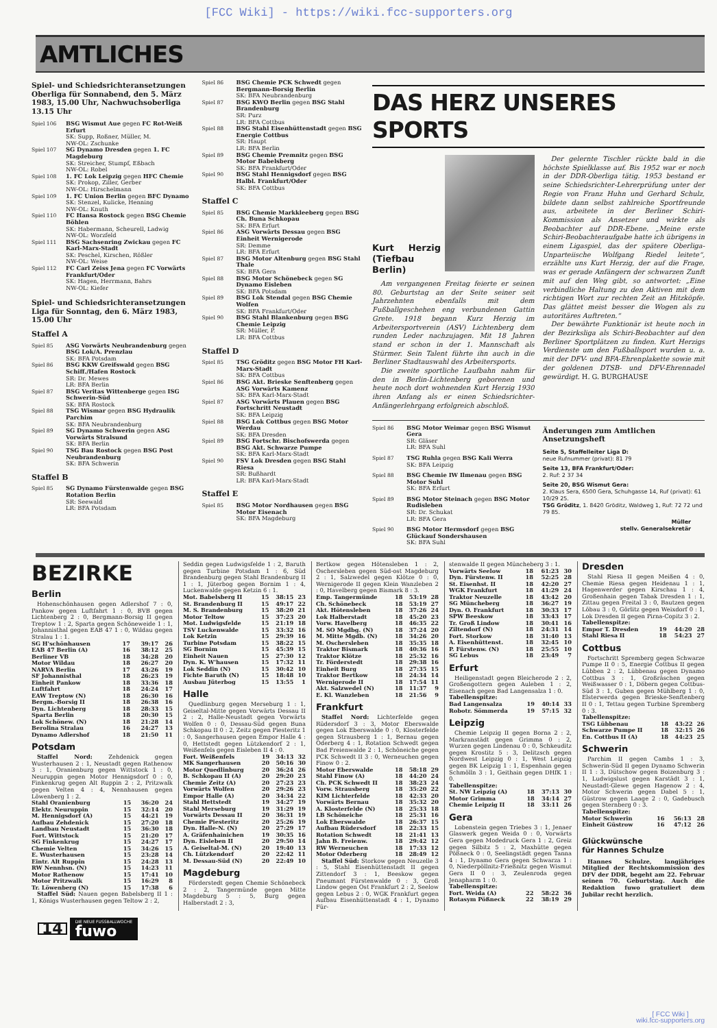[FCC Wiki] - https://wiki.fcc-supporters.org
AMTLICHES
Spiel- und Schiedsrichteransetzungen Oberliga für Sonnabend, den 5. März 1983, 15.00 Uhr, Nachwuchsoberliga 13.15 Uhr
Spiel 106 BSG Wismut Aue gegen FC Rot-Weiß Erfurt
SK: Supp, Roßner, Müller, M.
NW-OL: Zschunke
Spiel 107 SG Dynamo Dresden gegen 1. FC Magdeburg
SK: Streicher, Stumpf, Eßbach
NW-OL: Robel
Spiel 108 1. FC Lok Leipzig gegen HFC Chemie
SK: Prokop, Ziller, Gerber
NW-OL: Hirschelmann
Spiel 109 1. FC Union Berlin gegen BFC Dynamo
SK: Stenzel, Kulicke, Henning
NW-OL: Knuth
Spiel 110 FC Hansa Rostock gegen BSG Chemie Böhlen
SK: Habermann, Scheurell, Ladwig
NW-OL: Worzfeld
Spiel 111 BSG Sachsenring Zwickau gegen FC Karl-Marx-Stadt
SK: Peschel, Kirschen, Rößler
NW-OL: Weise
Spiel 112 FC Carl Zeiss Jena gegen FC Vorwärts Frankfurt/Oder
SK: Hagen, Herrmann, Bahrs
NW-OL: Kiefer
Spiel- und Schiedsrichteransetzungen Liga für Sonntag, den 6. März 1983, 15.00 Uhr
Staffel A
Spiel 85 ASG Vorwärts Neubrandenburg gegen BSG Lok/A. Prenzlau
SK: BFA Potsdam
Spiel 86 BSG KKW Greifswald gegen BSG Schiff./Hafen Rostock
SR: Dr. Mewes
LR: BFA Berlin
Spiel 87 BSG Veritas Wittenberge gegen ISG Schwerin-Süd
SK: BFA Rostock
Spiel 88 TSG Wismar gegen BSG Hydraulik Parchim
SK: BFA Neubrandenburg
Spiel 89 SG Dynamo Schwerin gegen ASG Vorwärts Stralsund
SK: BFA Berlin
Spiel 90 TSG Bau Rostock gegen BSG Post Neubrandenburg
SK: BFA Schwerin
Staffel B
Spiel 85 SG Dynamo Fürstenwalde gegen BSG Rotation Berlin
SR: Seewald
LR: BFA Potsdam
Spiel 86 BSG Chemie PCK Schwedt gegen Bergmann-Borsig Berlin
SK: BFA Neubrandenburg
Spiel 87 BSG KWO Berlin gegen BSG Stahl Brandenburg
SR: Purz
LR: BFA Cottbus
Spiel 88 BSG Stahl Eisenhüttenstadt gegen BSG Energie Cottbus
SR: Haupt
LR: BFA Berlin
Spiel 89 BSG Chemie Premnitz gegen BSG Motor Babelsberg
SK: BFA Frankfurt/Oder
Spiel 90 BSG Stahl Hennigsdorf gegen BSG Halbl. Frankfurt/Oder
SK: BFA Cottbus
Staffel C
Spiel 85 BSG Chemie Markkleeberg gegen BSG Ch. Buna Schkopau
SK: BFA Erfurt
Spiel 86 ASG Vorwärts Dessau gegen BSG Einheit Wernigerode
SR: Demme
LR: BFA Erfurt
Spiel 87 BSG Motor Altenburg gegen BSG Stahl Thale
SK: BFA Gera
Spiel 88 BSG Motor Schönebeck gegen SG Dynamo Eisleben
SK: BFA Potsdam
Spiel 89 BSG Lok Stendal gegen BSG Chemie Wolfen
SK: BFA Frankfurt/Oder
Spiel 90 BSG Stahl Blankenburg gegen BSG Chemie Leipzig
SR: Müller, P.
LR: BFA Cottbus
Staffel D
Spiel 85 TSG Gröditz gegen BSG Motor FH Karl-Marx-Stadt
SK: BFA Cottbus
Spiel 86 BSG Akt. Brieske Senftenberg gegen ASG Vorwärts Kamenz
SK: BFA Karl-Marx-Stadt
Spiel 87 ASG Vorwärts Plauen gegen BSG Fortschritt Neustadt
SK: BFA Leipzig
Spiel 88 BSG Lok Cottbus gegen BSG Motor Werdau
SK: BFA Dresden
Spiel 89 BSG Fortschr. Bischofswerda gegen BSG Akt. Schwarze Pumpe
SK: BFA Karl-Marx-Stadt
Spiel 90 FSV Lok Dresden gegen BSG Stahl Riesa
SR: Bußhardt
LR: BFA Karl-Marx-Stadt
Staffel E
Spiel 85 BSG Motor Nordhausen gegen BSG Motor Eisenach
SK: BFA Magdeburg
DAS HERZ UNSERES SPORTS
Kurt Herzig (Tiefbau Berlin)
Am vergangenen Freitag feierte er seinen 80. Geburtstag an der Seite seiner seit Jahrzehnten ebenfalls mit dem Fußballgeschehen eng verbundenen Gattin Grete. 1918 begann Kurz Herzig im Arbeitersportverein (ASV) Lichtenberg dem runden Leder nachzujagen. Mit 18 Jahren stand er schon in der 1. Mannschaft als Stürmer. Sein Talent führte ihn auch in die Berliner Stadtauswahl des Arbeitersports.
Die zweite sportliche Laufbahn nahm für den in Berlin-Lichtenberg geborenen und heute noch dort wohnenden Kurt Herzig 1930 ihren Anfang als er einen Schiedsrichter-Anfängerlehrgang erfolgreich abschloß.
Der gelernte Tischler rückte bald in die höchste Spielklasse auf. Bis 1952 war er noch in der DDR-Oberliga tätig. 1953 bestand er seine Schiedsrichter-Lehrerprüfung unter der Regie von Franz Huhn und Gerhard Schulz, bildete dann selbst zahlreiche Sportfreunde aus, arbeitete in der Berliner Schiri-Kommission als Ansetzer und wirkte als Beobachter auf DDR-Ebene. „Meine erste Schiri-Beobachteraufgabe hatte ich übrigens in einem Ligaspiel, das der spätere Oberliga-Unparteiische Wolfgang Riedel leitete“, erzählte uns Kurt Herzig, der auf die Frage, was er gerade Anfängern der schwarzen Zunft mit auf den Weg gibt, so antwortet: „Eine verbindliche Haltung zu den Aktiven mit dem richtigen Wort zur rechten Zeit an Hitzköpfe. Das glättet meist besser die Wogen als zu autoritäres Auftreten.“
Der bewährte Funktionär ist heute noch in der Bezirksliga als Schiri-Beobachter auf den Berliner Sportplätzen zu finden. Kurt Herzigs Verdienste um den Fußballsport wurden u. a. mit der DFV- und BFA-Ehrenplakette sowie mit der goldenen DTSB- und DFV-Ehrennadel gewürdigt. H. G. BURGHAUSE
Spiel 86 BSG Motor Weimar gegen BSG Wismut Gera
SR: Gläser
LR: BFA Suhl
Spiel 87 TSG Ruhla gegen BSG Kali Werra
SK: BFA Leipzig
Spiel 88 BSG Chemie IW Ilmenau gegen BSG Motor Suhl
SK: BFA Erfurt
Spiel 89 BSG Motor Steinach gegen BSG Motor Rudisleben
SR: Dr. Schukat
LR: BFA Gera
Spiel 90 BSG Motor Hermsdorf gegen BSG Glückauf Sondershausen
SK: BFA Suhl
Änderungen zum Amtlichen Ansetzungsheft
Seite 5, Staffelleiter Liga D:
neue Rufnummer (privat): 81 79
Seite 13, BFA Frankfurt/Oder:
2. Ruf: 2 37 34
Seite 20, BSG Wismut Gera:
2. Klaus Sera, 6500 Gera, Schuhgasse 14, Ruf (privat): 61 10/29 25.
TSG Gröditz, 1. 8420 Gröditz, Waldweg 1, Ruf: 72 72 und 79 85.
Müller
stellv. Generalsekretär
BEZIRKE
Berlin
Hohenschönhausen gegen Adlershof 7 : 0, Pankow gegen Luftfahrt 1 : 0, BVB gegen Lichtenberg 2 : 0, Bergmann-Borsig II gegen Treptow 1 : 2, Sparta gegen Schöneweide 1 : 1, Johannisthal gegen EAB 47 1 : 0, Wildau gegen Stralau 1 : 1.
| SG H'schönhausen | 17 | 39:17 | 26 |
| EAB 47 Berlin (A) | 16 | 38:12 | 25 |
| Berliner VB | 18 | 34:28 | 20 |
| Motor Wildau | 18 | 26:27 | 20 |
| NARVA Berlin | 17 | 43:26 | 19 |
| SF Johannisthal | 18 | 26:23 | 19 |
| Einheit Pankow | 18 | 33:36 | 18 |
| Luftfahrt | 18 | 24:24 | 17 |
| EAW Treptow (N) | 18 | 26:30 | 16 |
| Bergm.-Borsig II | 18 | 26:38 | 16 |
| Dyn. Lichtenberg | 18 | 28:33 | 15 |
| Sparta Berlin | 18 | 20:30 | 15 |
| Lok Schönew. (N) | 18 | 21:28 | 14 |
| Berolina Stralau | 16 | 24:27 | 13 |
| Dynamo Adlershof | 18 | 21:50 | 11 |
Potsdam
Staffel Nord: Zehdenick gegen Wusterhausen 2 : 1, Neustadt gegen Rathenow 3 : 1, Oranienburg gegen Wittstock 1 : 0, Neuruppin gegen Motor Hennigsdorf 0 : 0, Finkenkrug gegen Alt Ruppin 2 : 2, Pritzwalk gegen Velten 4 : 4, Nennhausen gegen Löwenberg 1 : 2.
| Stahl Oranienburg | 15 | 36:20 | 24 |
| Elektr. Neuruppin | 15 | 32:14 | 20 |
| M. Hennigsdorf (A) | 15 | 44:21 | 19 |
| Aufbau Zehdenick | 15 | 27:20 | 18 |
| Landbau Neustadt | 15 | 36:30 | 18 |
| Fort. Wittstock | 15 | 21:20 | 17 |
| SG Finkenkrug | 15 | 24:27 | 17 |
| Chemie Velten | 15 | 34:26 | 15 |
| E. Wusterhausen | 15 | 23:28 | 14 |
| Eintr. Alt Ruppin | 15 | 24:28 | 13 |
| RW Nennhsn. (N) | 15 | 14:23 | 11 |
| Motor Rathenow | 15 | 17:41 | 10 |
| Motor Pritzwalk | 15 | 16:29 | 8 |
| Tr. Löwenberg (N) | 15 | 17:38 | 6 |
Staffel Süd: Nauen gegen Babelsberg II 1 : 1, Königs Wusterhausen gegen Teltow 2 : 2,
Seddin gegen Ludwigsfelde 1 : 2, Baruth gegen Turbine Potsdam 1 : 6, Süd Brandenburg gegen Stahl Brandenburg II 1 : 1, Jüterbog gegen Bornim 1 : 4, Luckenwalde gegen Ketzin 6 : 1.
| Mot. Babelsberg II | 15 | 38:15 | 23 |
| St. Brandenburg II | 15 | 49:17 | 22 |
| M. S. Brandenburg | 15 | 38:20 | 21 |
| Motor Teltow | 15 | 37:23 | 20 |
| Mot. Ludwigsfelde | 15 | 21:19 | 18 |
| TSV Luckenwalde | 15 | 33:32 | 16 |
| Lok Ketzin | 15 | 29:39 | 16 |
| Turbine Potsdam | 15 | 38:22 | 15 |
| SG Bornim | 15 | 45:39 | 15 |
| Einheit Nauen | 15 | 27:30 | 12 |
| Dyn. K. W'hausen | 15 | 17:32 | 11 |
| Lok Seddin (N) | 15 | 30:42 | 10 |
| Fichte Baruth (N) | 15 | 18:48 | 10 |
| Ausbau Jüterbog | 15 | 13:55 | 1 |
Halle
Quedlinburg gegen Merseburg 1 : 1, Geiseltal-Mitte gegen Vorwärts Dessau II 2 : 2, Halle-Neustadt gegen Vorwärts Wolfen 0 : 0, Dessau-Süd gegen Buna Schkopau II 0 : 2, Zeitz gegen Piesteritz 1 : 0, Sangerhausen gegen Empor Halle 4 : 0, Hettstedt gegen Lützkendorf 2 : 1, Weißenfels gegen Eisleben II 4 : 0.
| Fort. Weißenfels | 19 | 34:13 | 32 |
| MK Sangerhausen | 20 | 50:16 | 30 |
| Motor Quedlinburg | 20 | 36:24 | 26 |
| B. Schkopau II (A) | 20 | 29:20 | 23 |
| Chemie Zeitz (A) | 20 | 27:23 | 23 |
| Vorwärts Wolfen | 20 | 29:26 | 23 |
| Empor Halle (A) | 20 | 34:34 | 22 |
| Stahl Hettstedt | 19 | 34:27 | 19 |
| Stahl Merseburg | 19 | 31:29 | 19 |
| Vorwärts Dessau II | 20 | 36:31 | 19 |
| Chemie Piesteritz | 20 | 25:26 | 19 |
| Dyn. Halle-N. (N) | 20 | 27:29 | 17 |
| A. Gräfenhainichen | 19 | 30:35 | 16 |
| Dyn. Eisleben II | 20 | 29:50 | 14 |
| A. Geiseltal-M. (N) | 20 | 19:40 | 13 |
| Ch. Lützkendorf | 20 | 22:42 | 11 |
| M. Dessau-Süd (N) | 20 | 22:49 | 10 |
Magdeburg
Förderstedt gegen Chemie Schönebeck 2 : 2, Tangermünde gegen Mitte Magdeburg 5 : 5, Burg gegen Halberstadt 2 : 3,
Bertkow gegen Hötensleben 1 : 2, Oschersleben gegen Süd-ost Magdeburg 2 : 1, Salzwedel gegen Klötze 0 : 0, Wernigerode II gegen Klein Wanzleben 2 : 0, Havelberg gegen Bismark 8 : 3.
| Emp. Tangermünde | 18 | 53:19 | 28 |
| Ch. Schönebeck | 18 | 53:19 | 27 |
| Akt. Hötensleben | 18 | 37:26 | 24 |
| Lok Halberstadt | 18 | 45:20 | 23 |
| Vorw. Havelberg | 18 | 46:35 | 22 |
| M. SO Mgdbg. (N) | 18 | 37:24 | 20 |
| M. Mitte Mgdb. (N) | 18 | 34:26 | 20 |
| M. Oschersleben | 18 | 35:35 | 18 |
| Traktor Bismark | 18 | 40:36 | 16 |
| Traktor Klötze | 18 | 25:32 | 16 |
| Tr. Förderstedt | 18 | 29:38 | 16 |
| Einheit Burg | 18 | 27:35 | 15 |
| Traktor Bertkow | 18 | 24:34 | 14 |
| Wernigerode II | 18 | 17:54 | 11 |
| Akt. Salzwedel (N) | 18 | 11:37 | 9 |
| E. Kl. Wanzleben | 18 | 21:56 | 9 |
Frankfurt
Staffel Nord: Lichterfelde gegen Rüdersdorf 3 : 3, Motor Eberswalde gegen Lok Eberswalde 0 : 0, Klosterfelde gegen Strausberg 1 : 1, Bernau gegen Oderberg 4 : 1, Rotation Schwedt gegen Bad Freienwalde 2 : 1, Schöneiche gegen PCK Schwedt II 3 : 0, Werneuchen gegen Finow 0 : 2.
| Motor Eberswalde | 18 | 58:18 | 29 |
| Stahl Finow (A) | 18 | 44:20 | 24 |
| Ch. PCK Schwedt II | 18 | 38:23 | 24 |
| Vorw. Strausberg | 18 | 35:20 | 22 |
| KIM Lichterfelde | 18 | 42:33 | 20 |
| Vorwärts Bernau | 18 | 35:32 | 20 |
| A. Klosterfelde (N) | 18 | 25:33 | 18 |
| LB Schöneiche | 18 | 25:31 | 16 |
| Lok Eberswalde | 18 | 26:37 | 15 |
| Aufbau Rüdersdorf | 18 | 22:33 | 15 |
| Rotation Schwedt | 18 | 21:41 | 13 |
| Jahn B. Freienw. | 18 | 29:42 | 12 |
| RW Werneuchen | 18 | 17:33 | 12 |
| Motor Oderberg | 18 | 28:49 | 12 |
Staffel Süd: Storkow gegen Neuzelle 3 : 5, Stahl Eisenhüttenstadt II gegen Zittendorf 3 : 1, Beeskow gegen Pneumant Fürstenwalde 0 : 3, Groß Lindow gegen Ost Frankfurt 2 : 2, Seelow gegen Lebus 2 : 0, WGK Frankfurt gegen Aufbau Eisenhüttenstadt 4 : 1, Dynamo Für-
stenwalde II gegen Müncheberg 3 : 1.
| Vorwärts Seelow | 18 | 61:23 | 30 |
| Dyn. Fürstenw. II | 18 | 52:25 | 28 |
| St. Eisenhst. II | 18 | 42:20 | 27 |
| WGK Frankfurt | 18 | 41:29 | 24 |
| Traktor Neuzelle | 18 | 43:42 | 20 |
| SG Müncheberg | 18 | 36:27 | 19 |
| Dyn. O. Frankfurt | 18 | 30:33 | 17 |
| SPW Beeskow | 18 | 33:43 | 17 |
| Tr. Groß Lindow | 18 | 30:41 | 16 |
| Ziltendorf (N) | 18 | 24:31 | 14 |
| Fort. Storkow | 18 | 31:40 | 13 |
| A. Eisenhüttenst. | 18 | 32:45 | 10 |
| P. Fürstenw. (N) | 18 | 25:55 | 10 |
| SG Lebus | 18 | 23:49 | 7 |
Erfurt
Heiligenstadt gegen Bleicherode 2 : 2, Großengottern gegen Auleben 1 : 2, Eisenach gegen Bad Langensalza 1 : 0.
Tabellenspitze:
| Bad Langensalza | 19 | 40:14 | 33 |
| Robotr. Sömmerda | 19 | 57:15 | 32 |
Leipzig
Chemie Leipzig II gegen Borna 2 : 2, Markranstädt gegen Grimma 0 : 2, Wurzen gegen Lindenau 0 : 0, Schkeuditz gegen Krostitz 5 : 3, Delitzsch gegen Nordwest Leipzig 0 : 1, West Leipzig gegen BK Leipzig 1 : 1, Espenhain gegen Schmölln 3 : 1, Geithain gegen DHfK 1 : 0.
Tabellenspitze:
| St. NW Leipzig (A) | 18 | 37:13 | 30 |
| Motor Grimma | 18 | 34:14 | 27 |
| Chemie Leipzig II | 18 | 33:11 | 26 |
Gera
Lobenstein gegen Triebes 3 : 1, Jenaer Glaswerk gegen Weida 0 : 0, Vorwärts Gera gegen Modedruck Gera 1 : 2, Greiz gegen Silbitz 5 : 2, Maxhütte gegen Pößneck 0 : 0, Seelingstädt gegen Tanna 4 : 1, Dynamo Gera gegen Schwarza 1 : 0, Niederpöllnitz-Frießnitz gegen Wismut Gera II 0 : 3, Zeulenroda gegen Jenapharm 1 : 0.
Tabellenspitze:
| Fort. Weida (A) | 22 | 58:22 | 36 |
| Rotasym Pößneck | 22 | 38:19 | 29 |
Dresden
Stahl Riesa II gegen Meißen 4 : 0, Chemie Riesa gegen Heidenau 1 : 1, Hagenwerder gegen Kirschau 1 : 4, Großenhain gegen Tabak Dresden 1 : 1, Zittau gegen Freital 3 : 0, Bautzen gegen Löbau 3 : 0, Görlitz gegen Weixdorf 0 : 1, Lok Dresden II gegen Pirna-Copitz 3 : 2.
Tabellenspitze:
| Empor T. Dresden | 19 | 44:20 | 28 |
| Stahl Riesa II | 18 | 54:23 | 27 |
Cottbus
Fortschritt Spremberg gegen Schwarze Pumpe II 0 : 5, Energie Cottbus II gegen Lübben 2 : 2, Lübbenau gegen Dynamo Cottbus 3 : 1, Großräschen gegen Weißwasser 0 : 1, Döbern gegen Cottbus-Süd 3 : 1, Guben gegen Mühlberg 1 : 0, Elsterwerda gegen Brieske-Senftenberg II 0 : 1, Tettau gegen Turbine Spremberg 0 : 3.
Tabellenspitze:
| TSG Lübbenau | 18 | 43:22 | 26 |
| Schwarze Pumpe II | 18 | 32:15 | 26 |
| En. Cottbus II (A) | 18 | 44:23 | 25 |
Schwerin
Parchim II gegen Cambs 1 : 3, Schwerin-Süd II gegen Dynamo Schwerin II 1 : 3, Dütschow gegen Boizenburg 3 : 1, Ludwigslust gegen Karstädt 3 : 1, Neustadt-Glewe gegen Hagenow 2 : 4, Motor Schwerin gegen Dabel 5 : 1, Güstrow gegen Laage 2 : 0, Gadebusch gegen Sternberg 0 : 3.
Tabellenspitze:
| Motor Schwerin | 16 | 56:13 | 28 |
| Einheit Güstrow | 16 | 47:12 | 26 |
Glückwünsche
für Hannes Schulze
Hannes Schulze, langjähriges Mitglied der Rechtskommission des DFV der DDR, begeht am 22. Februar seinen 70. Geburtstag. Auch die Redaktion fuwo gratuliert dem Jubilar recht herzlich.
14 DIE NEUE FUSSBALLWOCHE
fuwo
[ FCC Wiki ]
wiki.fcc-supporters.org